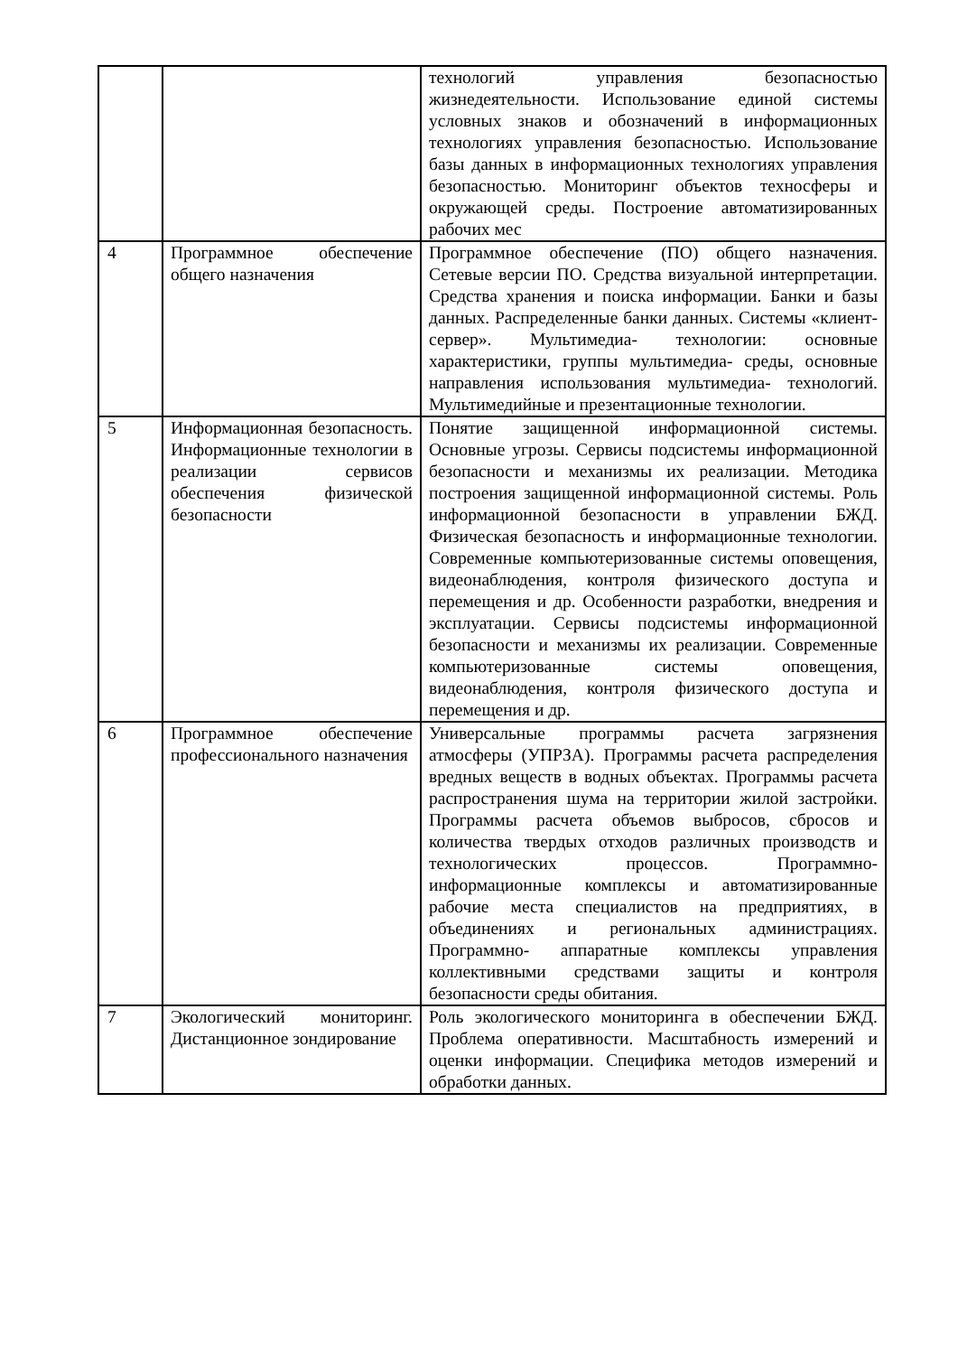| | | технологий управления безопасностью жизнедеятельности. Использование единой системы условных знаков и обозначений в информационных технологиях управления безопасностью. Использование базы данных в информационных технологиях управления безопасностью. Мониторинг объектов техносферы и окружающей среды. Построение автоматизированных рабочих мес |
| 4 | Программное обеспечение общего назначения | Программное обеспечение (ПО) общего назначения. Сетевые версии ПО. Средства визуальной интерпретации. Средства хранения и поиска информации. Банки и базы данных. Распределенные банки данных. Системы «клиент-сервер». Мультимедиа- технологии: основные характеристики, группы мультимедиа- среды, основные направления использования мультимедиа- технологий. Мультимедийные и презентационные технологии. |
| 5 | Информационная безопасность. Информационные технологии в реализации сервисов обеспечения физической безопасности | Понятие защищенной информационной системы. Основные угрозы. Сервисы подсистемы информационной безопасности и механизмы их реализации. Методика построения защищенной информационной системы. Роль информационной безопасности в управлении БЖД. Физическая безопасность и информационные технологии. Современные компьютеризованные системы оповещения, видеонаблюдения, контроля физического доступа и перемещения и др. Особенности разработки, внедрения и эксплуатации. Сервисы подсистемы информационной безопасности и механизмы их реализации. Современные компьютеризованные системы оповещения, видеонаблюдения, контроля физического доступа и перемещения и др. |
| 6 | Программное обеспечение профессионального назначения | Универсальные программы расчета загрязнения атмосферы (УПРЗА). Программы расчета распределения вредных веществ в водных объектах. Программы расчета распространения шума на территории жилой застройки. Программы расчета объемов выбросов, сбросов и количества твердых отходов различных производств и технологических процессов. Программно- информационные комплексы и автоматизированные рабочие места специалистов на предприятиях, в объединениях и региональных администрациях. Программно- аппаратные комплексы управления коллективными средствами защиты и контроля безопасности среды обитания. |
| 7 | Экологический мониторинг. Дистанционное зондирование | Роль экологического мониторинга в обеспечении БЖД. Проблема оперативности. Масштабность измерений и оценки информации. Специфика методов измерений и обработки данных. |